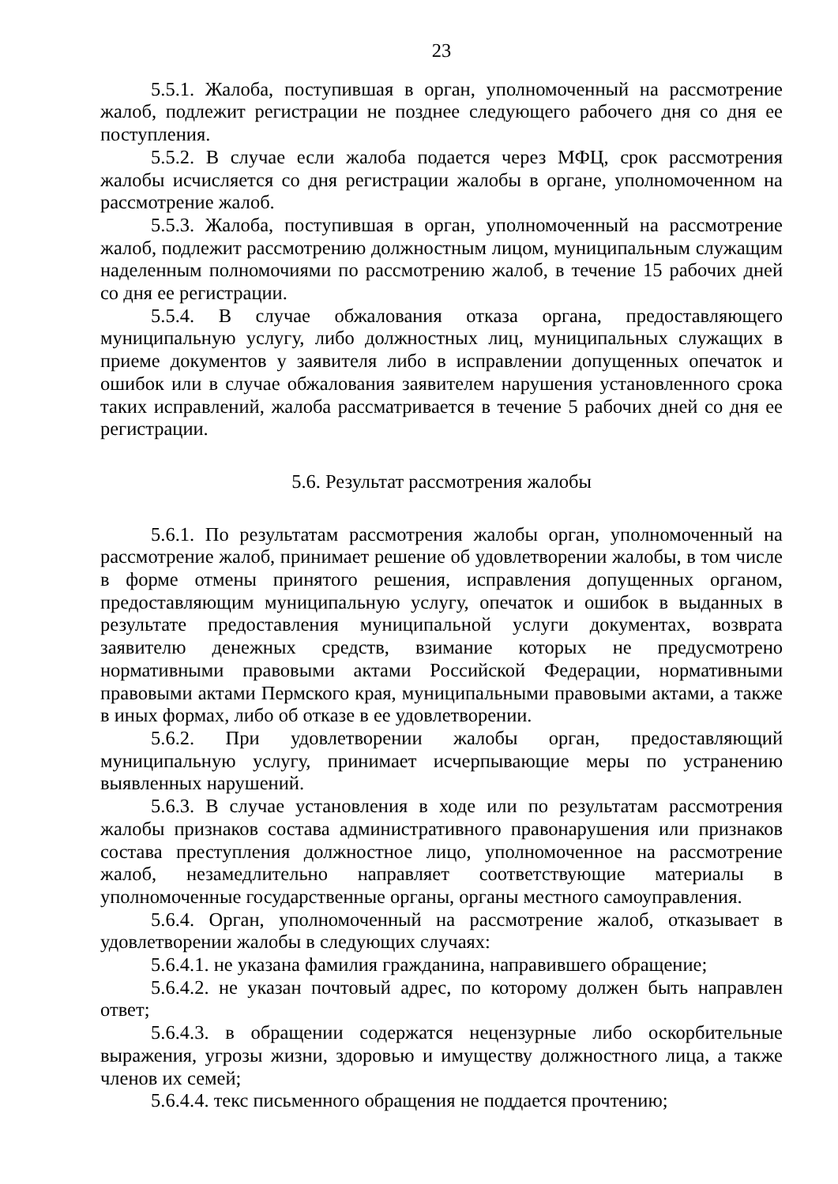23
5.5.1. Жалоба, поступившая в орган, уполномоченный на рассмотрение жалоб, подлежит регистрации не позднее следующего рабочего дня со дня ее поступления.
5.5.2. В случае если жалоба подается через МФЦ, срок рассмотрения жалобы исчисляется со дня регистрации жалобы в органе, уполномоченном на рассмотрение жалоб.
5.5.3. Жалоба, поступившая в орган, уполномоченный на рассмотрение жалоб, подлежит рассмотрению должностным лицом, муниципальным служащим наделенным полномочиями по рассмотрению жалоб, в течение 15 рабочих дней со дня ее регистрации.
5.5.4. В случае обжалования отказа органа, предоставляющего муниципальную услугу, либо должностных лиц, муниципальных служащих в приеме документов у заявителя либо в исправлении допущенных опечаток и ошибок или в случае обжалования заявителем нарушения установленного срока таких исправлений, жалоба рассматривается в течение 5 рабочих дней со дня ее регистрации.
5.6. Результат рассмотрения жалобы
5.6.1. По результатам рассмотрения жалобы орган, уполномоченный на рассмотрение жалоб, принимает решение об удовлетворении жалобы, в том числе в форме отмены принятого решения, исправления допущенных органом, предоставляющим муниципальную услугу, опечаток и ошибок в выданных в результате предоставления муниципальной услуги документах, возврата заявителю денежных средств, взимание которых не предусмотрено нормативными правовыми актами Российской Федерации, нормативными правовыми актами Пермского края, муниципальными правовыми актами, а также в иных формах, либо об отказе в ее удовлетворении.
5.6.2. При удовлетворении жалобы орган, предоставляющий муниципальную услугу, принимает исчерпывающие меры по устранению выявленных нарушений.
5.6.3. В случае установления в ходе или по результатам рассмотрения жалобы признаков состава административного правонарушения или признаков состава преступления должностное лицо, уполномоченное на рассмотрение жалоб, незамедлительно направляет соответствующие материалы в уполномоченные государственные органы, органы местного самоуправления.
5.6.4. Орган, уполномоченный на рассмотрение жалоб, отказывает в удовлетворении жалобы в следующих случаях:
5.6.4.1. не указана фамилия гражданина, направившего обращение;
5.6.4.2. не указан почтовый адрес, по которому должен быть направлен ответ;
5.6.4.3. в обращении содержатся нецензурные либо оскорбительные выражения, угрозы жизни, здоровью и имуществу должностного лица, а также членов их семей;
5.6.4.4. текс письменного обращения не поддается прочтению;